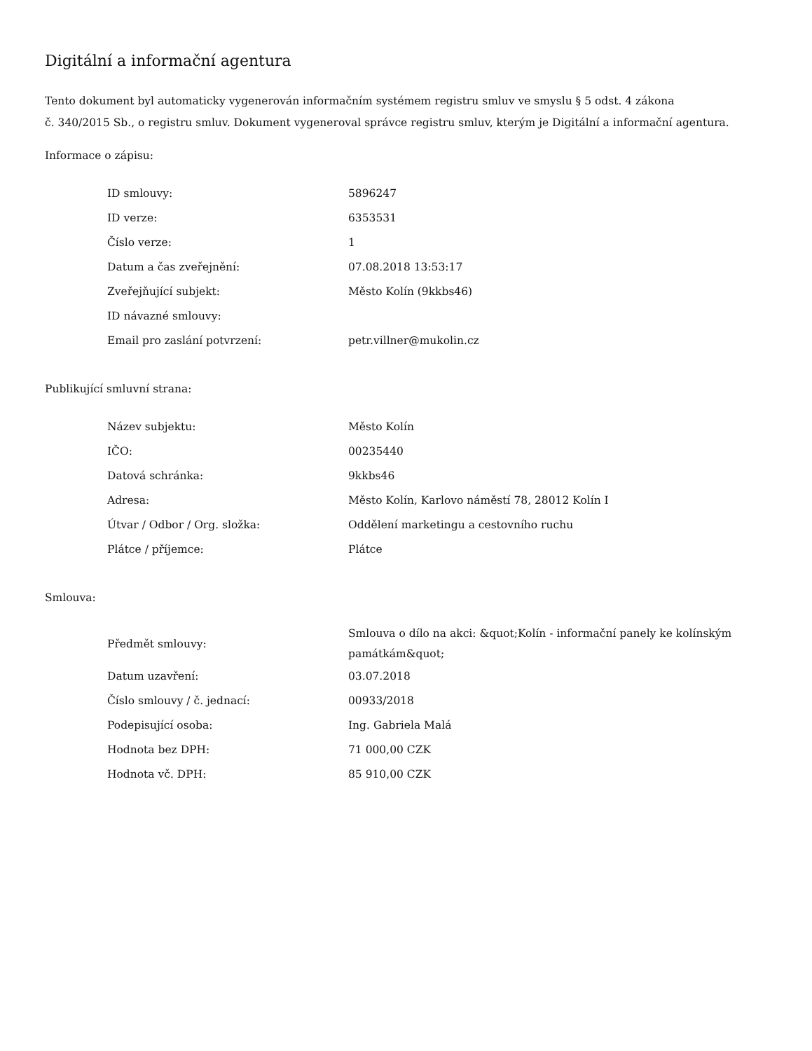Digitální a informační agentura
Tento dokument byl automaticky vygenerován informačním systémem registru smluv ve smyslu § 5 odst. 4 zákona
č. 340/2015 Sb., o registru smluv. Dokument vygeneroval správce registru smluv, kterým je Digitální a informační agentura.
Informace o zápisu:
| ID smlouvy: | 5896247 |
| ID verze: | 6353531 |
| Číslo verze: | 1 |
| Datum a čas zveřejnění: | 07.08.2018 13:53:17 |
| Zveřejňující subjekt: | Město Kolín (9kkbs46) |
| ID návazné smlouvy: | |
| Email pro zaslání potvrzení: | petr.villner@mukolin.cz |
Publikující smluvní strana:
| Název subjektu: | Město Kolín |
| IČO: | 00235440 |
| Datová schránka: | 9kkbs46 |
| Adresa: | Město Kolín, Karlovo náměstí 78, 28012 Kolín I |
| Útvar / Odbor / Org. složka: | Oddělení marketingu a cestovního ruchu |
| Plátce / příjemce: | Plátce |
Smlouva:
| Předmět smlouvy: | Smlouva o dílo na akci: &quot;Kolín - informační panely ke kolínským památkám&quot; |
| Datum uzavření: | 03.07.2018 |
| Číslo smlouvy / č. jednací: | 00933/2018 |
| Podepisující osoba: | Ing. Gabriela Malá |
| Hodnota bez DPH: | 71 000,00 CZK |
| Hodnota vč. DPH: | 85 910,00 CZK |